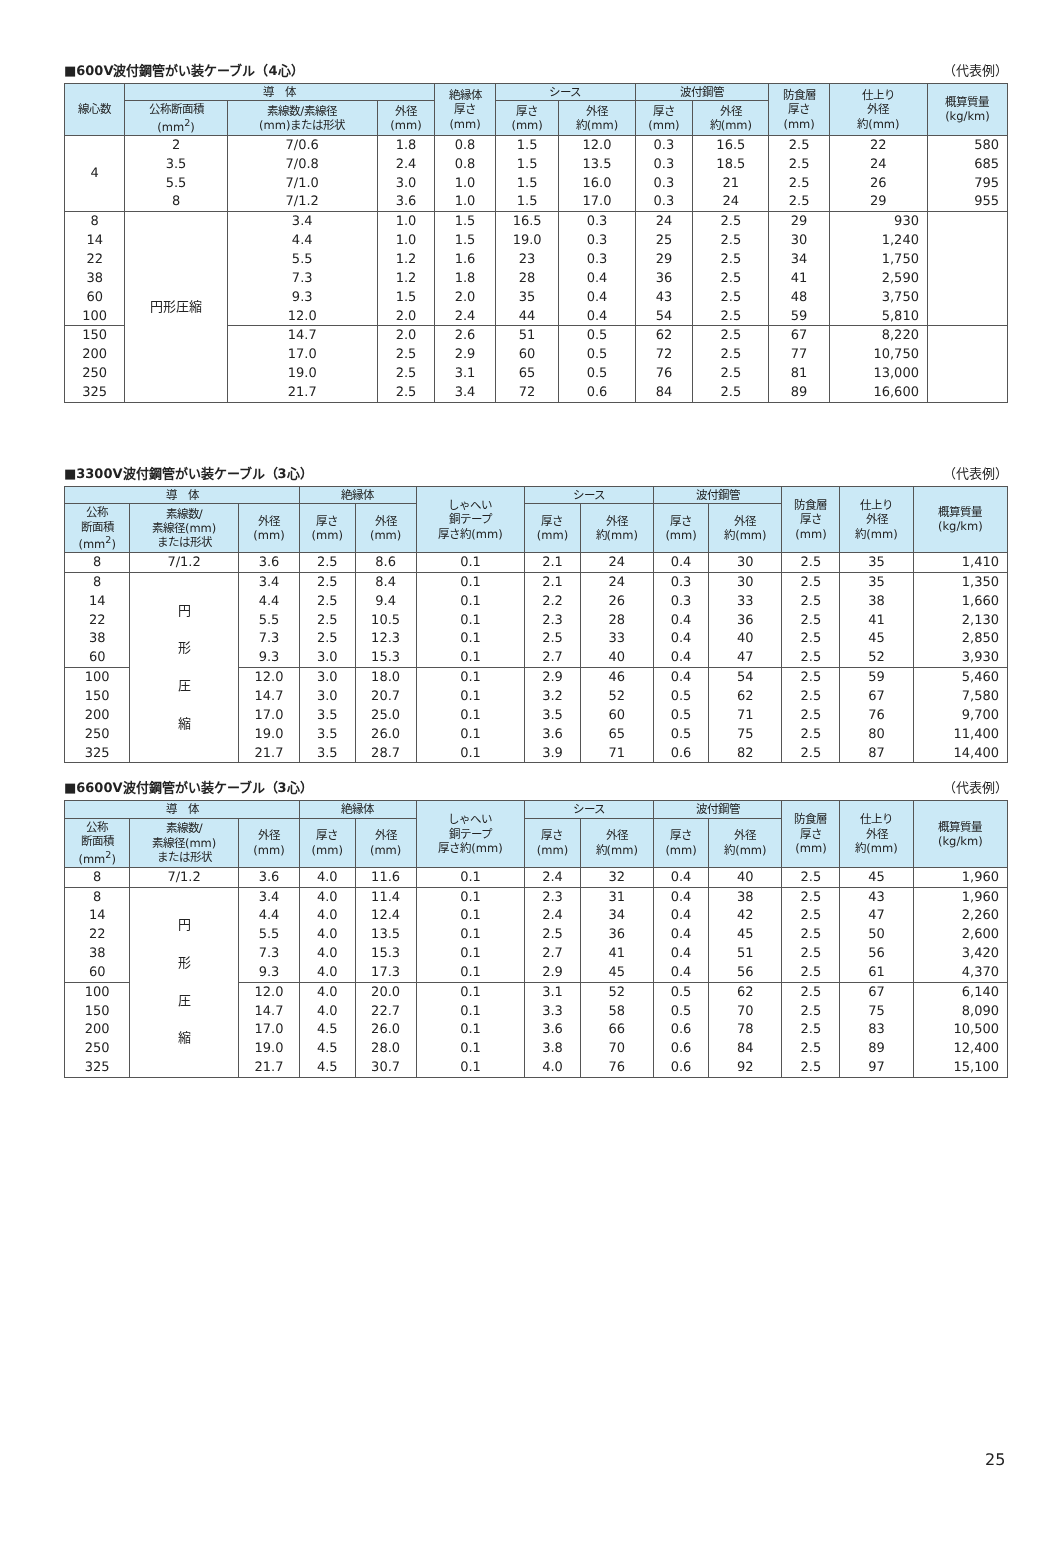■600V波付鋼管がい装ケーブル（4心） （代表例）
| 線心数 | 導 体 | | | 絶縁体 厚さ (mm) | シース | | 波付鋼管 | | 防食層 厚さ (mm) | 仕上り 外径 約(mm) | 概算質量 (kg/km) |
| --- | --- | --- | --- | --- | --- | --- | --- | --- | --- | --- | --- |
| | 公称断面積 (mm<sup>2</sup>) | 素線数/素線径 (mm)または形状 | 外径 (mm) | | 厚さ (mm) | 外径 約(mm) | 厚さ (mm) | 外径 約(mm) | | | |
| 4 | 2 3.5 5.5 8 | 7/0.6 7/0.8 7/1.0 7/1.2 | 1.8 2.4 3.0 3.6 | 0.8 0.8 1.0 1.0 | 1.5 1.5 1.5 1.5 | 12.0 13.5 16.0 17.0 | 0.3 0.3 0.3 0.3 | 16.5 18.5 21 24 | 2.5 2.5 2.5 2.5 | 22 24 26 29 | 580 685 795 955 |
| | 8 14 22 38 60 100 | 円形圧縮 | 3.4 4.4 5.5 7.3 9.3 12.0 | 1.0 1.0 1.2 1.2 1.5 2.0 | 1.5 1.5 1.6 1.8 2.0 2.4 | 16.5 19.0 23 28 35 44 | 0.3 0.3 0.3 0.4 0.4 0.4 | 24 25 29 36 43 54 | 2.5 2.5 2.5 2.5 2.5 2.5 | 29 30 34 41 48 59 | 930 1,240 1,750 2,590 3,750 5,810 |
| | 150 200 250 325 | | 14.7 17.0 19.0 21.7 | 2.0 2.5 2.5 2.5 | 2.6 2.9 3.1 3.4 | 51 60 65 72 | 0.5 0.5 0.5 0.6 | 62 72 76 84 | 2.5 2.5 2.5 2.5 | 67 77 81 89 | 8,220 10,750 13,000 16,600 |
■3300V波付鋼管がい装ケーブル（3心） （代表例）
| 導 体 | | | 絶縁体 | | しゃへい 銅テープ 厚さ約(mm) | シース | | 波付鋼管 | | 防食層 厚さ (mm) | 仕上り 外径 約(mm) | 概算質量 (kg/km) |
| --- | --- | --- | --- | --- | --- | --- | --- | --- | --- | --- | --- | --- |
| 公称 断面積 (mm<sup>2</sup>) | 素線数/ 素線径(mm) または形状 | 外径 (mm) | 厚さ (mm) | 外径 (mm) | | 厚さ (mm) | 外径 約(mm) | 厚さ (mm) | 外径 約(mm) | | | |
| 8 | 7/1.2 | 3.6 | 2.5 | 8.6 | 0.1 | 2.1 | 24 | 0.4 | 30 | 2.5 | 35 | 1,410 |
| 8 14 22 38 60 | 円 形 圧 縮 | 3.4 4.4 5.5 7.3 9.3 | 2.5 2.5 2.5 2.5 3.0 | 8.4 9.4 10.5 12.3 15.3 | 0.1 0.1 0.1 0.1 0.1 | 2.1 2.2 2.3 2.5 2.7 | 24 26 28 33 40 | 0.3 0.3 0.4 0.4 0.4 | 30 33 36 40 47 | 2.5 2.5 2.5 2.5 2.5 | 35 38 41 45 52 | 1,350 1,660 2,130 2,850 3,930 |
| 100 150 200 250 325 | | 12.0 14.7 17.0 19.0 21.7 | 3.0 3.0 3.5 3.5 3.5 | 18.0 20.7 25.0 26.0 28.7 | 0.1 0.1 0.1 0.1 0.1 | 2.9 3.2 3.5 3.6 3.9 | 46 52 60 65 71 | 0.4 0.5 0.5 0.5 0.6 | 54 62 71 75 82 | 2.5 2.5 2.5 2.5 2.5 | 59 67 76 80 87 | 5,460 7,580 9,700 11,400 14,400 |
■6600V波付鋼管がい装ケーブル（3心） （代表例）
| 導 体 | | | 絶縁体 | | しゃへい 銅テープ 厚さ約(mm) | シース | | 波付鋼管 | | 防食層 厚さ (mm) | 仕上り 外径 約(mm) | 概算質量 (kg/km) |
| --- | --- | --- | --- | --- | --- | --- | --- | --- | --- | --- | --- | --- |
| 公称 断面積 (mm<sup>2</sup>) | 素線数/ 素線径(mm) または形状 | 外径 (mm) | 厚さ (mm) | 外径 (mm) | | 厚さ (mm) | 外径 約(mm) | 厚さ (mm) | 外径 約(mm) | | | |
| 8 | 7/1.2 | 3.6 | 4.0 | 11.6 | 0.1 | 2.4 | 32 | 0.4 | 40 | 2.5 | 45 | 1,960 |
| 8 14 22 38 60 | 円 形 圧 縮 | 3.4 4.4 5.5 7.3 9.3 | 4.0 4.0 4.0 4.0 4.0 | 11.4 12.4 13.5 15.3 17.3 | 0.1 0.1 0.1 0.1 0.1 | 2.3 2.4 2.5 2.7 2.9 | 31 34 36 41 45 | 0.4 0.4 0.4 0.4 0.4 | 38 42 45 51 56 | 2.5 2.5 2.5 2.5 2.5 | 43 47 50 56 61 | 1,960 2,260 2,600 3,420 4,370 |
| 100 150 200 250 325 | | 12.0 14.7 17.0 19.0 21.7 | 4.0 4.0 4.5 4.5 4.5 | 20.0 22.7 26.0 28.0 30.7 | 0.1 0.1 0.1 0.1 0.1 | 3.1 3.3 3.6 3.8 4.0 | 52 58 66 70 76 | 0.5 0.5 0.6 0.6 0.6 | 62 70 78 84 92 | 2.5 2.5 2.5 2.5 2.5 | 67 75 83 89 97 | 6,140 8,090 10,500 12,400 15,100 |
25